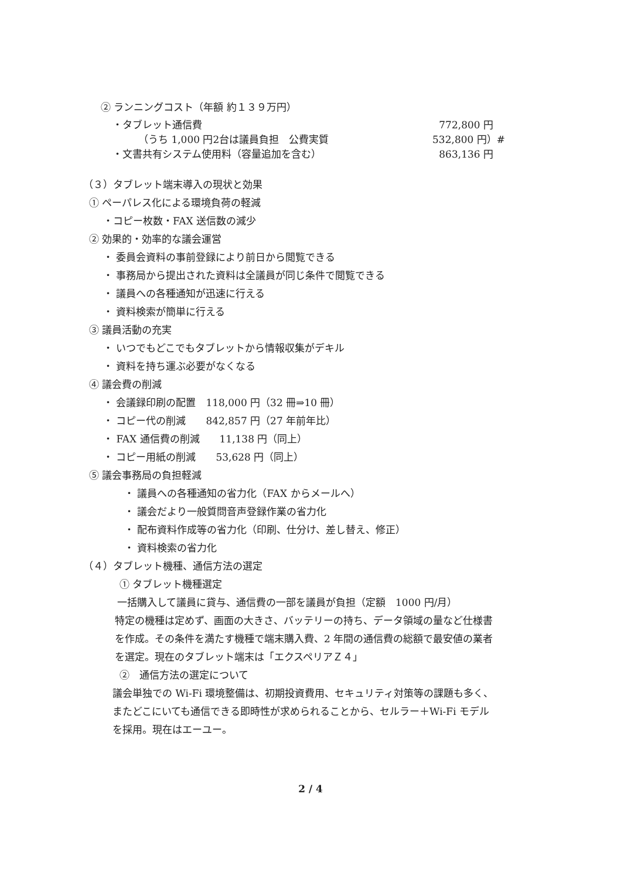② ランニングコスト（年額 約１３９万円）
・タブレット通信費 772,800 円
（うち 1,000 円2台は議員負担　公費実質 532,800 円）#
・文書共有システム使用料（容量追加を含む） 863,136 円
（３）タブレット端末導入の現状と効果
① ペーパレス化による環境負荷の軽減
・コピー枚数・FAX 送信数の減少
② 効果的・効率的な議会運営
・ 委員会資料の事前登録により前日から閲覧できる
・ 事務局から提出された資料は全議員が同じ条件で閲覧できる
・ 議員への各種通知が迅速に行える
・ 資料検索が簡単に行える
③ 議員活動の充実
・ いつでもどこでもタブレットから情報収集がデキル
・ 資料を持ち運ぶ必要がなくなる
④ 議会費の削減
・ 会議録印刷の配置　118,000 円（32 冊⇒10 冊）
・ コピー代の削減　　842,857 円（27 年前年比）
・ FAX 通信費の削減　　11,138 円（同上）
・ コピー用紙の削減　　53,628 円（同上）
⑤ 議会事務局の負担軽減
・ 議員への各種通知の省力化（FAX からメールへ）
・ 議会だより一般質問音声登録作業の省力化
・ 配布資料作成等の省力化（印刷、仕分け、差し替え、修正）
・ 資料検索の省力化
（４）タブレット機種、通信方法の選定
① タブレット機種選定
一括購入して議員に貸与、通信費の一部を議員が負担（定額　1000 円/月）
特定の機種は定めず、画面の大きさ、バッテリーの持ち、データ領域の量など仕様書
を作成。その条件を満たす機種で端末購入費、2 年間の通信費の総額で最安値の業者
を選定。現在のタブレット端末は「エクスペリアＺ４」
②　通信方法の選定について
議会単独での Wi-Fi 環境整備は、初期投資費用、セキュリティ対策等の課題も多く、
またどこにいても通信できる即時性が求められることから、セルラー＋Wi-Fi モデル
を採用。現在はエーユー。
2 / 4